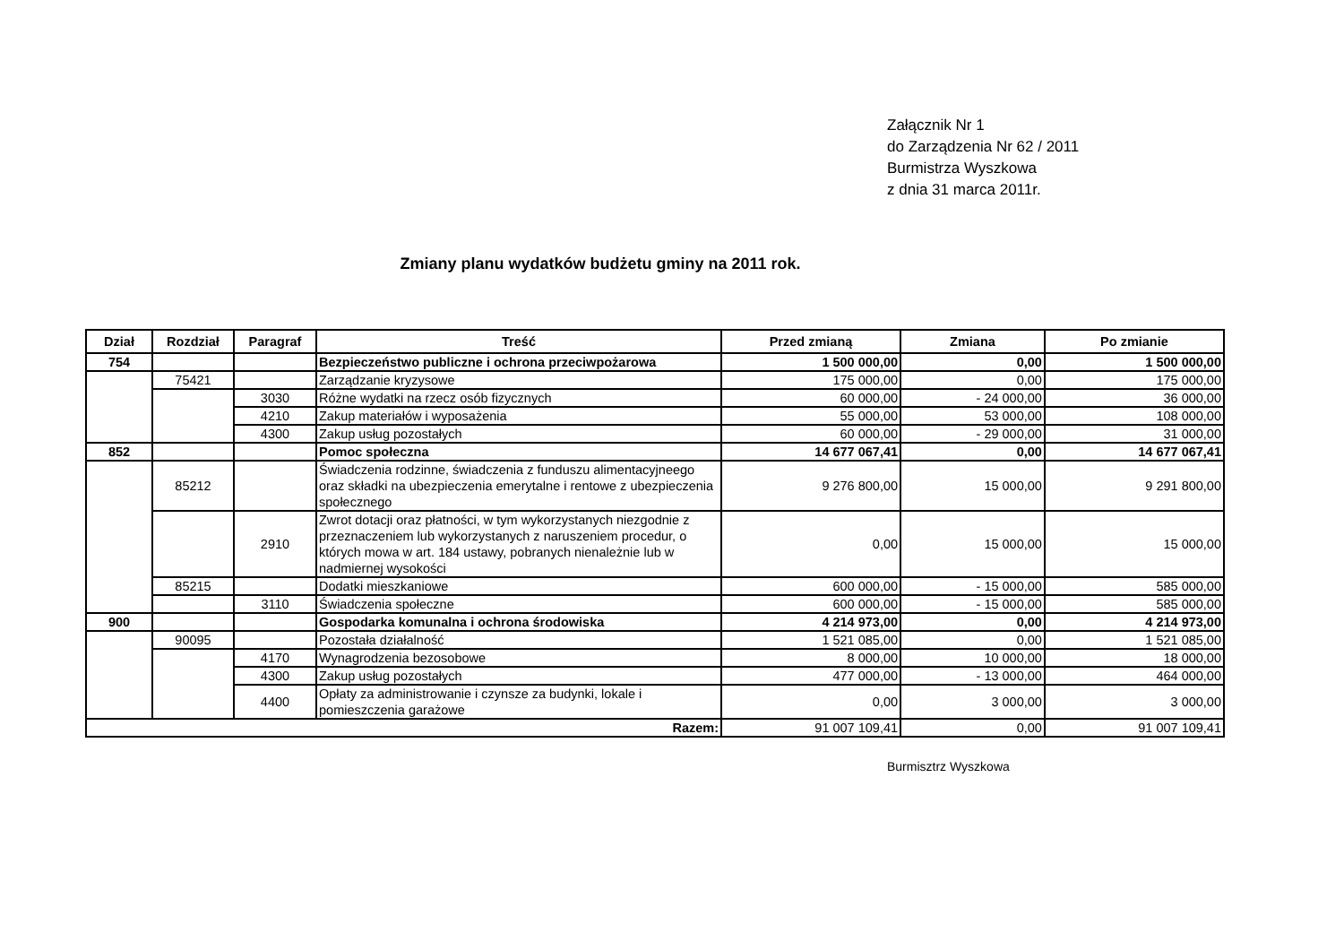Załącznik Nr 1
do Zarządzenia Nr 62 / 2011
Burmistrza Wyszkowa
z dnia 31 marca 2011r.
Zmiany planu wydatków budżetu gminy na 2011 rok.
| Dział | Rozdział | Paragraf | Treść | Przed zmianą | Zmiana | Po zmianie |
| --- | --- | --- | --- | --- | --- | --- |
| 754 | | | Bezpieczeństwo publiczne i ochrona przeciwpożarowa | 1 500 000,00 | 0,00 | 1 500 000,00 |
| | 75421 | | Zarządzanie kryzysowe | 175 000,00 | 0,00 | 175 000,00 |
| | | 3030 | Różne wydatki na rzecz osób fizycznych | 60 000,00 | - 24 000,00 | 36 000,00 |
| | | 4210 | Zakup materiałów i wyposażenia | 55 000,00 | 53 000,00 | 108 000,00 |
| | | 4300 | Zakup usług pozostałych | 60 000,00 | - 29 000,00 | 31 000,00 |
| 852 | | | Pomoc społeczna | 14 677 067,41 | 0,00 | 14 677 067,41 |
| | 85212 | | Świadczenia rodzinne, świadczenia z funduszu alimentacyjneego oraz składki na ubezpieczenia emerytalne i rentowe z ubezpieczenia społecznego | 9 276 800,00 | 15 000,00 | 9 291 800,00 |
| | | 2910 | Zwrot dotacji oraz płatności, w tym wykorzystanych niezgodnie z przeznaczeniem lub wykorzystanych z naruszeniem procedur, o których mowa w art. 184 ustawy, pobranych nienależnie lub w nadmiernej wysokości | 0,00 | 15 000,00 | 15 000,00 |
| | 85215 | | Dodatki mieszkaniowe | 600 000,00 | - 15 000,00 | 585 000,00 |
| | | 3110 | Świadczenia społeczne | 600 000,00 | - 15 000,00 | 585 000,00 |
| 900 | | | Gospodarka komunalna i ochrona środowiska | 4 214 973,00 | 0,00 | 4 214 973,00 |
| | 90095 | | Pozostała działalność | 1 521 085,00 | 0,00 | 1 521 085,00 |
| | | 4170 | Wynagrodzenia bezosobowe | 8 000,00 | 10 000,00 | 18 000,00 |
| | | 4300 | Zakup usług pozostałych | 477 000,00 | - 13 000,00 | 464 000,00 |
| | | 4400 | Opłaty za administrowanie i czynsze za budynki, lokale i pomieszczenia garażowe | 0,00 | 3 000,00 | 3 000,00 |
| Razem: | | | | 91 007 109,41 | 0,00 | 91 007 109,41 |
Burmisztrz Wyszkowa